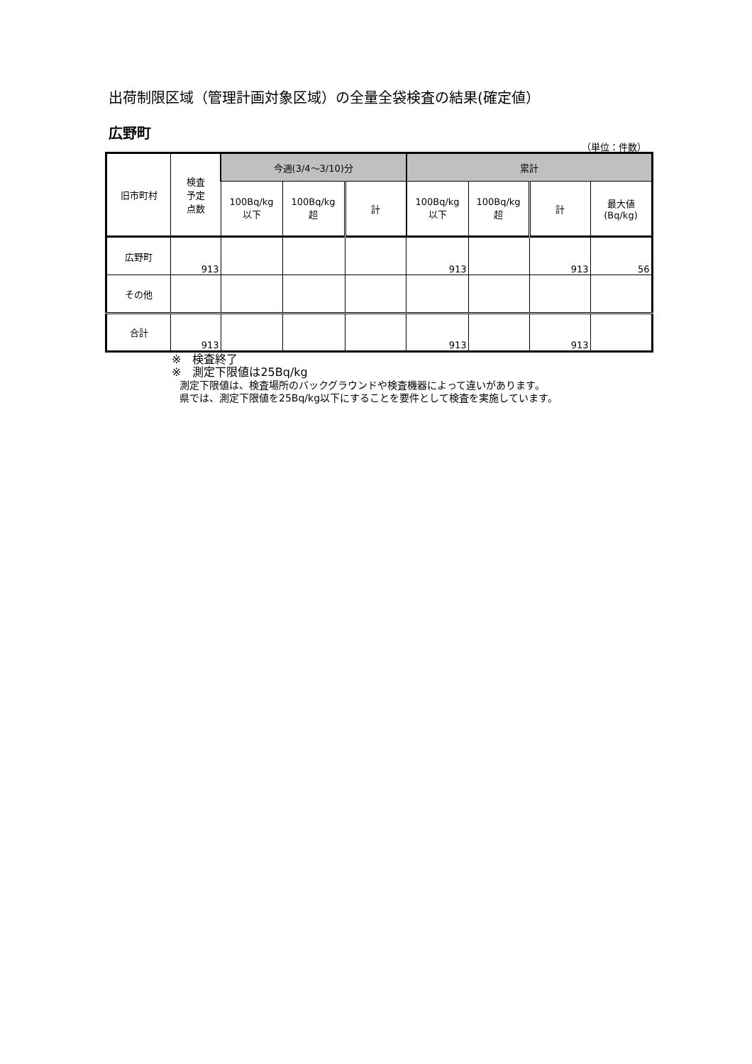出荷制限区域（管理計画対象区域）の全量全袋検査の結果(確定値）
広野町
（単位：件数）
| 旧市町村 | 検査 予定 点数 | 今週(3/4～3/10)分 | | | 累計 | | | |
| --- | --- | --- | --- | --- | --- | --- | --- | --- |
| | | 100Bq/kg 以下 | 100Bq/kg 超 | 計 | 100Bq/kg 以下 | 100Bq/kg 超 | 計 | 最大値 (Bq/kg) |
| 広野町 | 913 | | | | 913 | | 913 | 56 |
| その他 | | | | | | | | |
| 合計 | 913 | | | | 913 | | 913 | |
※　検査終了
※　測定下限値は25Bq/kg
測定下限値は、検査場所のバックグラウンドや検査機器によって違いがあります。
県では、測定下限値を25Bq/kg以下にすることを要件として検査を実施しています。